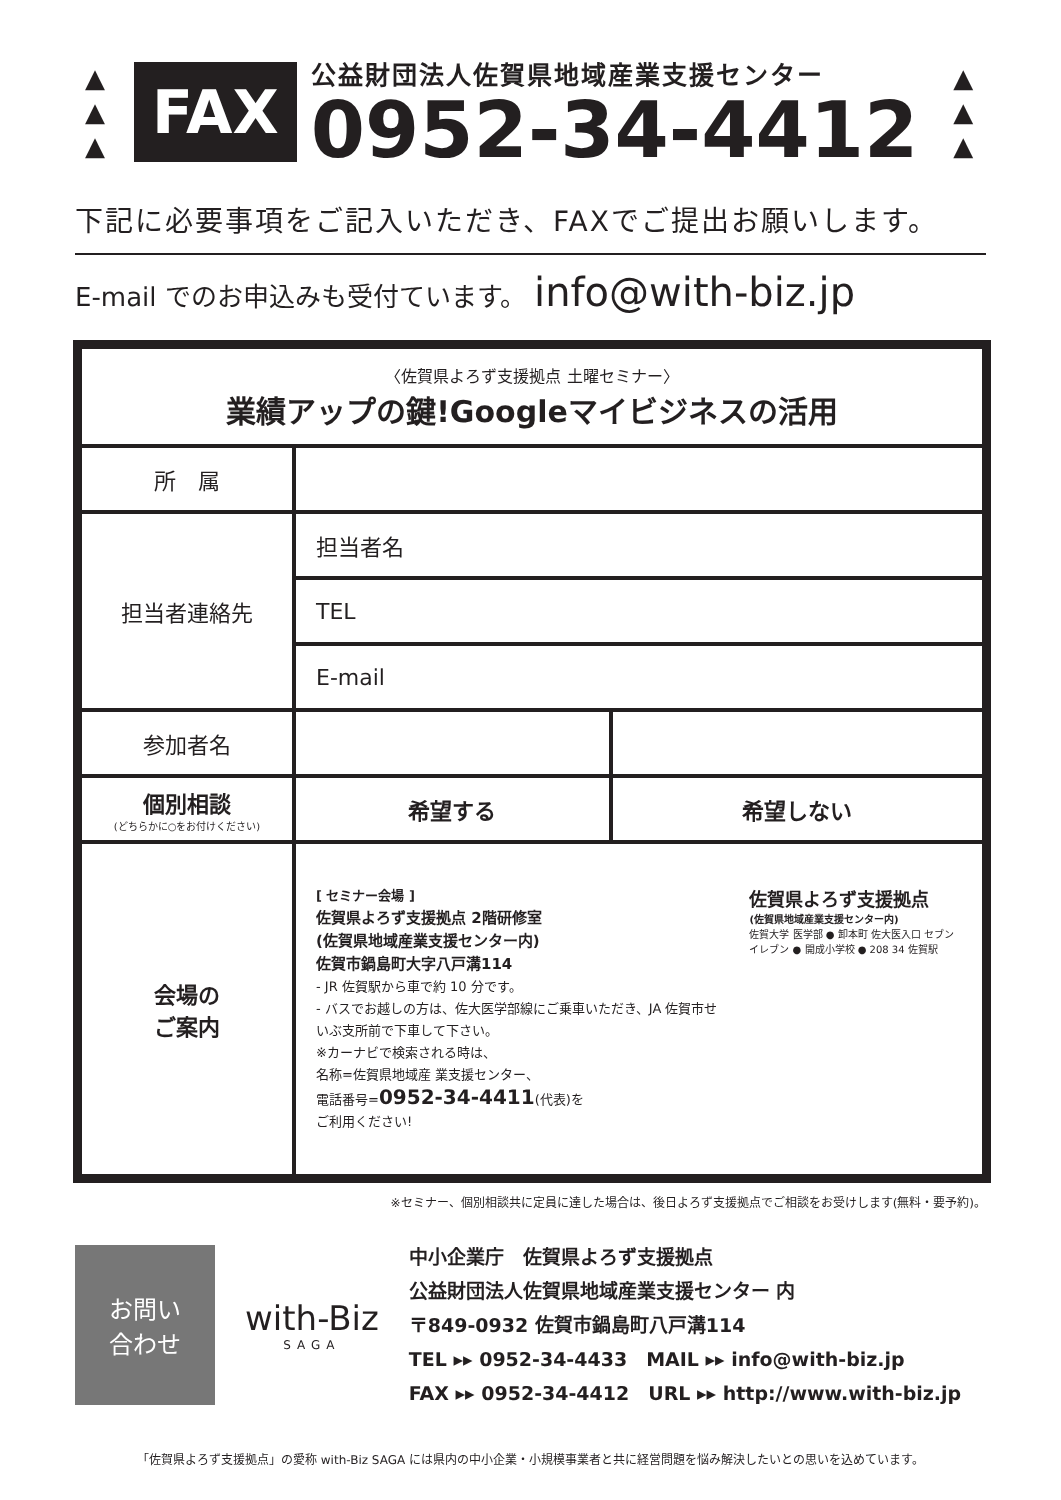▲
▲
▲
FAX
公益財団法人佐賀県地域産業支援センター
0952-34-4412
▲
▲
▲
下記に必要事項をご記入いただき、FAXでご提出お願いします。
E-mail でのお申込みも受付ています。 info@with-biz.jp
| 〈佐賀県よろず支援拠点 土曜セミナー〉 業績アップの鍵!Googleマイビジネスの活用 | | |
| 所 属 | | |
| 担当者連絡先 | 担当者名 | |
| | TEL | |
| | E-mail | |
| 参加者名 | | |
| 個別相談 (どちらかに○をお付けください) | 希望する | 希望しない |
| 会場の ご案内 | [ セミナー会場 ] 佐賀県よろず支援拠点 2階研修室 (佐賀県地域産業支援センター内) 佐賀市鍋島町大字八戸溝114 - JR 佐賀駅から車で約 10 分です。 - バスでお越しの方は、佐大医学部線にご乗車いただき、JA 佐賀市せいぶ支所前で下車して下さい。 ※カーナビで検索される時は、 名称=佐賀県地域産 業支援センター、 電話番号= 0952-34-4411 (代表)を ご利用ください! 佐賀県よろず支援拠点 (佐賀県地域産業支援センター内) 佐賀大学 医学部 ● 卸本町 佐大医入口 セブンイレブン ● 開成小学校 ● 208 34 佐賀駅 | |
※セミナー、個別相談共に定員に達した場合は、後日よろず支援拠点でご相談をお受けします(無料・要予約)。
お問い
合わせ
with-Biz
SAGA
中小企業庁　佐賀県よろず支援拠点
公益財団法人佐賀県地域産業支援センター 内
〒849-0932 佐賀市鍋島町八戸溝114
TEL ▸▸ 0952-34-4433　MAIL ▸▸ info@with-biz.jp
FAX ▸▸ 0952-34-4412　URL ▸▸ http://www.with-biz.jp
「佐賀県よろず支援拠点」の愛称 with-Biz SAGA には県内の中小企業・小規模事業者と共に経営問題を悩み解決したいとの思いを込めています。